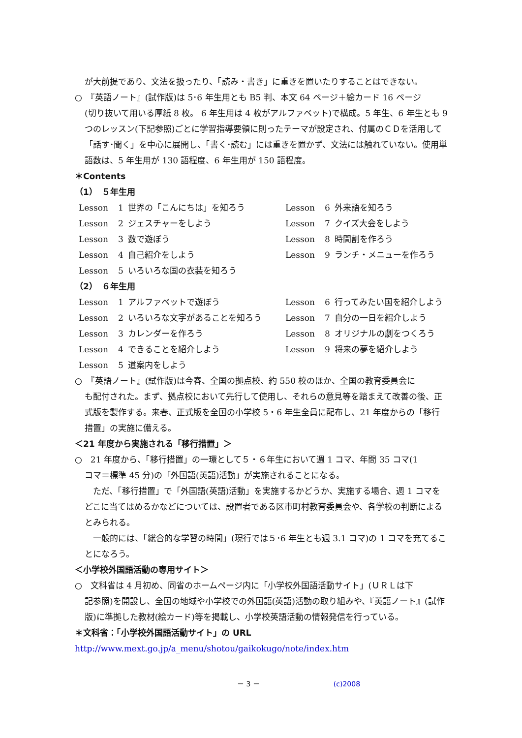が大前提であり、文法を扱ったり、「読み・書き」に重きを置いたりすることはできない。
○　『英語ノート』(試作版)は 5･6 年生用とも B5 判、本文 64 ページ＋絵カード 16 ページ
(切り抜いて用いる厚紙 8 枚。 6 年生用は 4 枚がアルファベット)で構成。5 年生、6 年生とも 9 つのレッスン(下記参照)ごとに学習指導要領に則ったテーマが設定され、付属のＣＤを活用して「話す･聞く」を中心に展開し、「書く･読む」には重きを置かず、文法には触れていない。使用単語数は、5 年生用が 130 語程度、6 年生用が 150 語程度。
＊Contents
（1）　５年生用
| Lesson | 1 | 世界の「こんにちは」を知ろう | Lesson | 6 | 外来語を知ろう |
| Lesson | 2 | ジェスチャーをしよう | Lesson | 7 | クイズ大会をしよう |
| Lesson | 3 | 数で遊ぼう | Lesson | 8 | 時間割を作ろう |
| Lesson | 4 | 自己紹介をしよう | Lesson | 9 | ランチ・メニューを作ろう |
| Lesson | 5 | いろいろな国の衣装を知ろう | | | |
（2）　６年生用
| Lesson | 1 | アルファベットで遊ぼう | Lesson | 6 | 行ってみたい国を紹介しよう |
| Lesson | 2 | いろいろな文字があることを知ろう | Lesson | 7 | 自分の一日を紹介しよう |
| Lesson | 3 | カレンダーを作ろう | Lesson | 8 | オリジナルの劇をつくろう |
| Lesson | 4 | できることを紹介しよう | Lesson | 9 | 将来の夢を紹介しよう |
| Lesson | 5 | 道案内をしよう | | | |
○　『英語ノート』(試作版)は今春、全国の拠点校、約 550 校のほか、全国の教育委員会に
も配付された。まず、拠点校において先行して使用し、それらの意見等を踏まえて改善の後、正式版を製作する。来春、正式版を全国の小学校 5・6 年生全員に配布し、21 年度からの「移行措置」の実施に備える。
＜21 年度から実施される「移行措置」＞
○　21 年度から、「移行措置」の一環として５・６年生において週 1 コマ、年間 35 コマ(1
コマ＝標準 45 分)の「外国語(英語)活動」が実施されることになる。
　ただ、「移行措置」で「外国語(英語)活動」を実施するかどうか、実施する場合、週 1 コマをどこに当てはめるかなどについては、設置者である区市町村教育委員会や、各学校の判断によるとみられる。
　一般的には、「総合的な学習の時間」(現行では５･6 年生とも週 3.1 コマ)の 1 コマを充てることになろう。
＜小学校外国語活動の専用サイト＞
○　文科省は 4 月初め、同省のホームページ内に「小学校外国語活動サイト」(ＵＲＬは下
記参照)を開設し、全国の地域や小学校での外国語(英語)活動の取り組みや、『英語ノート』(試作版)に準拠した教材(絵カード)等を掲載し、小学校英語活動の情報発信を行っている。
＊文科省：「小学校外国語活動サイト」の URL
http://www.mext.go.jp/a_menu/shotou/gaikokugo/note/index.htm
－ 3 － (c)2008